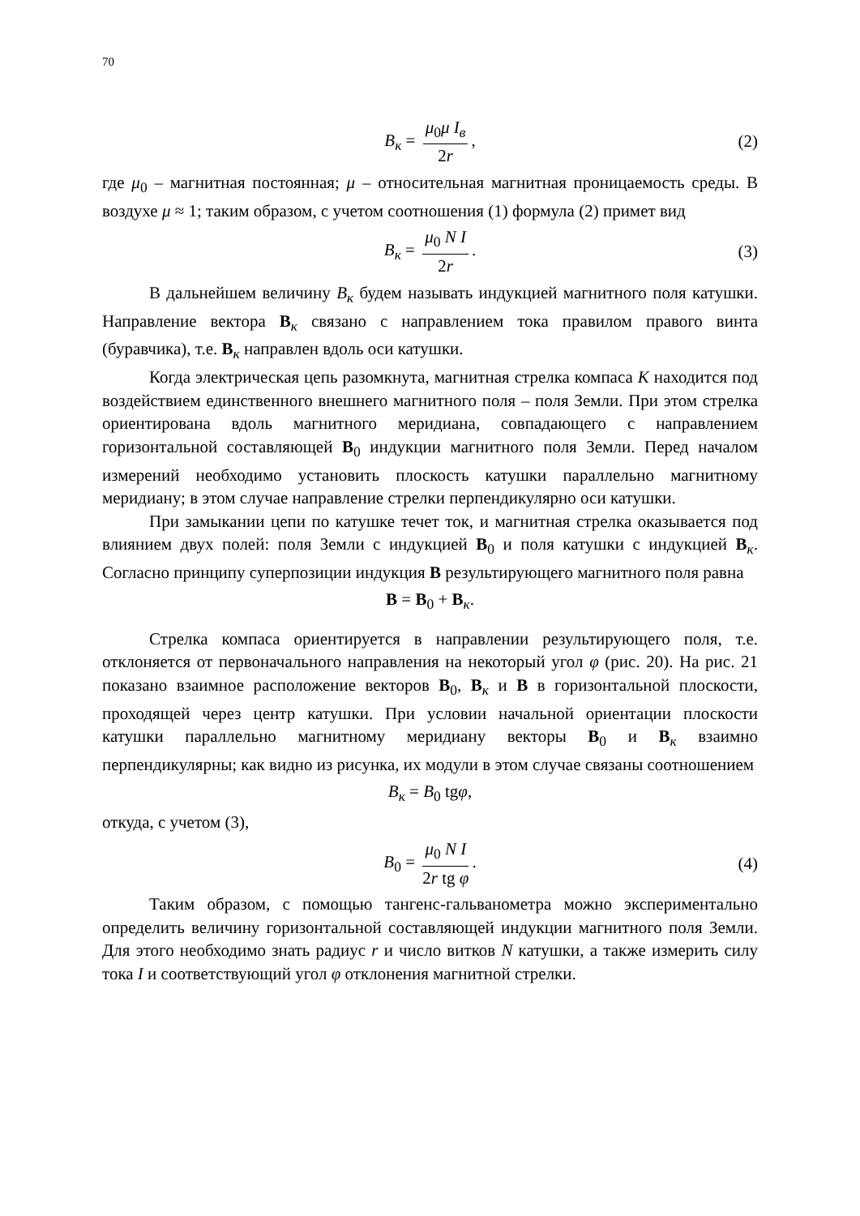70
B<sub>к</sub> = μ<sub>0</sub>μ I<sub>в</sub> 2r, (2)
где μ<sub>0</sub> – магнитная постоянная; μ – относительная магнитная проницаемость среды. В воздухе μ ≈ 1; таким образом, с учетом соотношения (1) формула (2) примет вид
B<sub>к</sub> = μ<sub>0</sub> N I 2r. (3)
В дальнейшем величину B<sub>к</sub> будем называть индукцией магнитного поля катушки. Направление вектора B<sub>к</sub> связано с направлением тока правилом правого винта (буравчика), т.е. B<sub>к</sub> направлен вдоль оси катушки.
Когда электрическая цепь разомкнута, магнитная стрелка компаса К находится под воздействием единственного внешнего магнитного поля – поля Земли. При этом стрелка ориентирована вдоль магнитного меридиана, совпадающего с направлением горизонтальной составляющей B<sub>0</sub> индукции магнитного поля Земли. Перед началом измерений необходимо установить плоскость катушки параллельно магнитному меридиану; в этом случае направление стрелки перпендикулярно оси катушки.
При замыкании цепи по катушке течет ток, и магнитная стрелка оказывается под влиянием двух полей: поля Земли с индукцией B<sub>0</sub> и поля катушки с индукцией B<sub>к</sub>. Согласно принципу суперпозиции индукция B результирующего магнитного поля равна
B = B<sub>0</sub> + B<sub>к</sub>.
Стрелка компаса ориентируется в направлении результирующего поля, т.е. отклоняется от первоначального направления на некоторый угол φ (рис. 20). На рис. 21 показано взаимное расположение векторов B<sub>0</sub>, B<sub>к</sub> и B в горизонтальной плоскости, проходящей через центр катушки. При условии начальной ориентации плоскости катушки параллельно магнитному меридиану векторы B<sub>0</sub> и B<sub>к</sub> взаимно перпендикулярны; как видно из рисунка, их модули в этом случае связаны соотношением
B<sub>к</sub> = B<sub>0</sub> tgφ,
откуда, с учетом (3),
B<sub>0</sub> = μ<sub>0</sub> N I 2r tg φ. (4)
Таким образом, с помощью тангенс-гальванометра можно экспериментально определить величину горизонтальной составляющей индукции магнитного поля Земли. Для этого необходимо знать радиус r и число витков N катушки, а также измерить силу тока I и соответствующий угол φ отклонения магнитной стрелки.